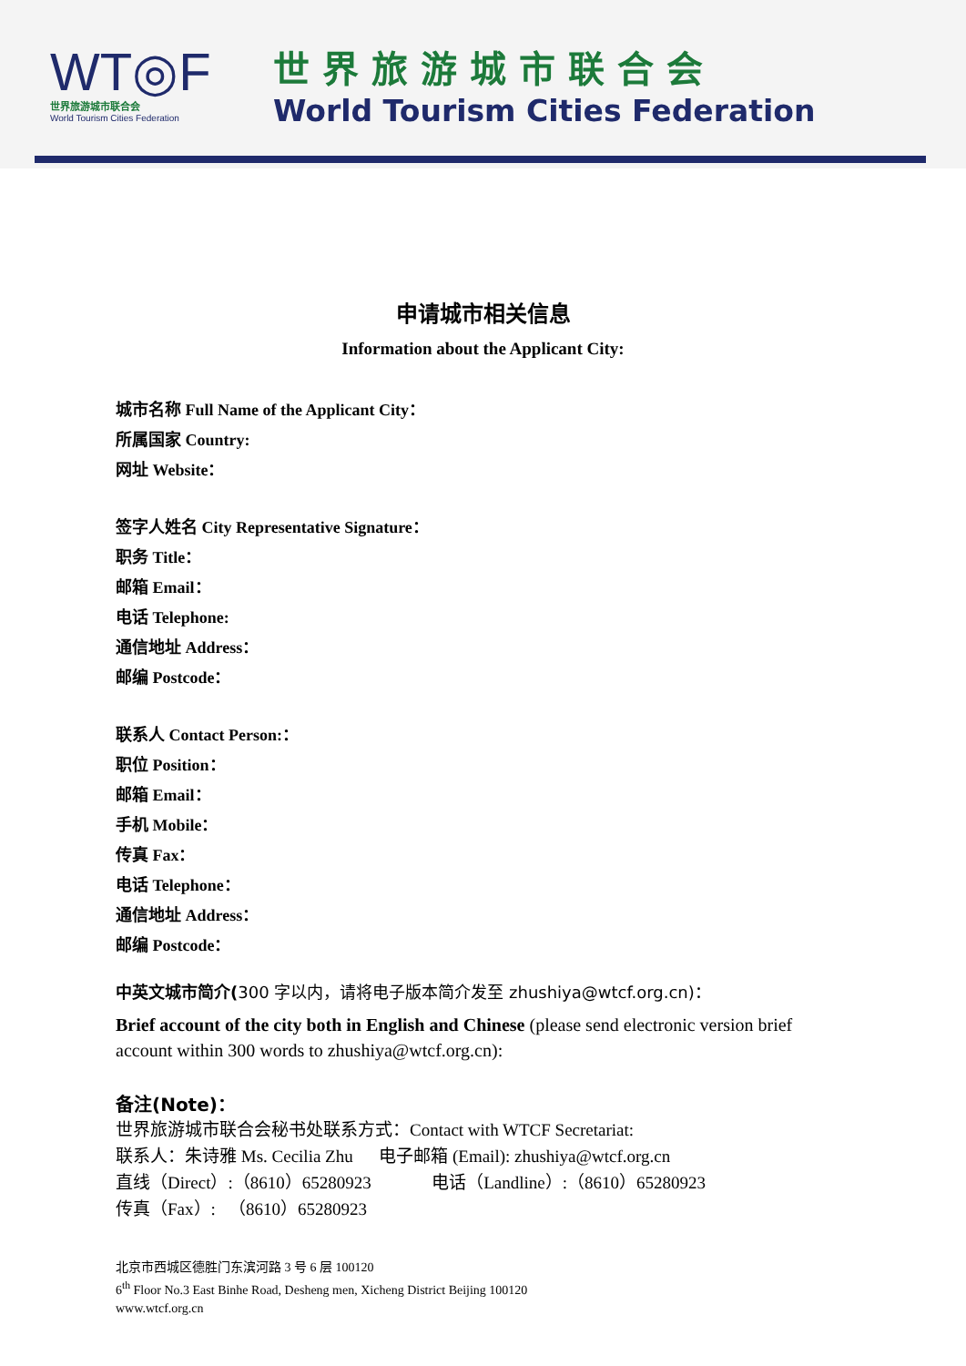WT◎F
世界旅游城市联合会
World Tourism Cities Federation
世界旅游城市联合会
World Tourism Cities Federation
申请城市相关信息
Information about the Applicant City:
城市名称 Full Name of the Applicant City：
所属国家 Country:
网址 Website：
签字人姓名 City Representative Signature：
职务 Title：
邮箱 Email：
电话 Telephone:
通信地址 Address：
邮编 Postcode：
联系人 Contact Person:：
职位 Position：
邮箱 Email：
手机 Mobile：
传真 Fax：
电话 Telephone：
通信地址 Address：
邮编 Postcode：
中英文城市简介(300 字以内，请将电子版本简介发至 zhushiya@wtcf.org.cn)：
Brief account of the city both in English and Chinese (please send electronic version brief account within 300 words to zhushiya@wtcf.org.cn):
备注(Note)：
世界旅游城市联合会秘书处联系方式：Contact with WTCF Secretariat:
联系人：朱诗雅 Ms. Cecilia Zhu 电子邮箱 (Email): zhushiya@wtcf.org.cn
直线（Direct）:（8610）65280923 电话（Landline）:（8610）65280923
传真（Fax）: （8610）65280923
北京市西城区德胜门东滨河路 3 号 6 层 100120
6<sup>th</sup> Floor No.3 East Binhe Road, Desheng men, Xicheng District Beijing 100120
www.wtcf.org.cn